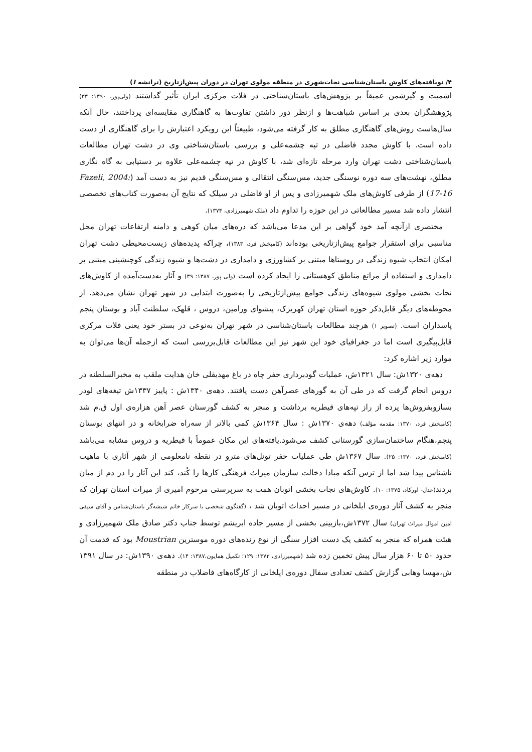۴/ نویافته‌های کاوش باستان‌شناسی نجات‌شهری در منطقه مولوی تهران در دوران پیش‌ازتاریخ (ترانشه I)
اشمیت و گیرشمن عمیقاً بر پژوهش‌های باستان‌شناختی در فلات مرکزی ایران تأثیر گذاشتند (ولی‌پور، ۱۳۹۰: ۳۳) پژوهشگران بعدی بر اساس شباهت‌ها و ازنظر دور داشتن تفاوت‌ها به گاهنگاری مقایسه‌ای پرداختند، حال آنکه سال‌هاست روش‌های گاهنگاری مطلق به کار گرفته می‌شود، طبیعتاً این رویکرد اعتبارش را برای گاهنگاری از دست داده است. با کاوش مجدد فاضلی در تپه چشمه‌علی و بررسی باستان‌شناختی وی در دشت تهران مطالعات باستان‌شناختی دشت تهران وارد مرحله تازه‌ای شد، با کاوش در تپه چشمه‌علی علاوه بر دستیابی به گاه نگاری مطلق، نهشت‌های سه دوره نوسنگی جدید، مس‌سنگی انتقالی و مس‌سنگی قدیم نیز به دست آمد (Fazeli, 2004: 17-16) از طرفی کاوش‌های ملک شهمیرزادی و پس از او فاضلی در سیلک که نتایج آن به‌صورت کتاب‌های تخصصی انتشار داده شد مسیر مطالعاتی در این حوزه را تداوم داد (ملک شهمیرزادی، ۱۳۷۴).
مختصری ازآنچه آمد خود گواهی بر این مدعا می‌باشد که دره‌های میان کوهی و دامنه ارتفاعات تهران محل مناسبی برای استقرار جوامع پیش‌ازتاریخی بوده‌اند (کامبخش فرد، ۱۳۸۳)، چراکه پدیده‌های زیست‌محیطی دشت تهران امکان انتخاب شیوه زندگی در روستاها مبتنی بر کشاورزی و دامداری در دشت‌ها و شیوه زندگی کوچنشینی مبتنی بر دامداری و استفاده از مراتع مناطق کوهستانی را ایجاد کرده است (ولی پور، ۱۳۸۷: ۳۹) و آثار به‌دست‌آمده از کاوش‌های نجات بخشی مولوی شیوه‌های زندگی جوامع پیش‌ازتاریخی را به‌صورت ابتدایی در شهر تهران نشان می‌دهد. از محوطه‌های دیگر قابل‌ذکر حوزه استان تهران کهریزک، پیشوای ورامین، دروس ، قلهک، سلطنت آباد و بوستان پنجم پاسداران است. (تصویر ۱) هرچند مطالعات باستان‌شناسی در شهر تهران به‌نوعی در بستر خود یعنی فلات مرکزی قابل‌پیگیری است اما در جغرافیای خود این شهر نیز این مطالعات قابل‌بررسی است که ازجمله آن‌ها می‌توان به موارد زیر اشاره کرد:
دهه‌ی ۱۳۲۰ش: سال ۱۳۲۱ش، عملیات گودبرداری حفر چاه در باغ مهدیقلی خان هدایت ملقب به مخبرالسلطنه در دروس انجام گرفت که در طی آن به گورهای عصرآهن دست یافتند. دهه‌ی ۱۳۴۰ش : پاییز ۱۳۳۷ش تیغه‌های لودر بسازوبفروش‌ها پرده از راز تپه‌های قیطریه برداشت و منجر به کشف گورستان عصر آهن هزاره‌ی اول ق.م شد (کامبخش فرد، ۱۳۷۰: مقدمه مؤلف) دهه‌ی ۱۳۷۰ش : سال ۱۳۶۴ش کمی بالاتر از سه‌راه ضرابخانه و در انتهای بوستان پنجم،هنگام ساختمان‌سازی گورستانی کشف می‌شود.یافته‌های این مکان عموماً با قیطریه و دروس مشابه می‌باشد (کامبخش فرد، ۱۳۷۰: ۲۵). سال ۱۳۶۷ش طی عملیات حفر تونل‌های مترو در نقطه نامعلومی از شهر آثاری با ماهیت ناشناس پیدا شد اما از ترس آنکه مبادا دخالت سازمان میراث فرهنگی کارها را کُند، کند این آثار را در دم از میان بردند(عدل- اورکاد، ۱۳۷۵: ۱۰). کاوش‌های نجات بخشی اتوبان همت به سرپرستی مرحوم امیری از میراث استان تهران که منجر به کشف آثار دوره‌ی ایلخانی در مسیر احداث اتوبان شد ، (گفتگوی شخصی با سرکار خانم شیشه‌گر باستان‌شناس و آقای سیفی امین اموال میراث تهران) سال ۱۳۷۲ش،بازبینی بخشی از مسیر جاده ابریشم توسط جناب دکتر صادق ملک شهمیرزادی و هیئت همراه که منجر به کشف یک دست افزار سنگی از نوع رنده‌های دوره موسترین Moustrian بود که قدمت آن حدود ۵۰ تا ۶۰ هزار سال پیش تخمین زده شد (شهمیرزادی، ۱۳۷۳: ۱۲۹؛ تکمیل همایون،۱۳۸۷: ۱۴). دهه‌ی ۱۳۹۰ش: در سال ۱۳۹۱ ش،مهسا وهابی گزارش کشف تعدادی سفال دوره‌ی ایلخانی از کارگاه‌های فاضلاب در منطقه